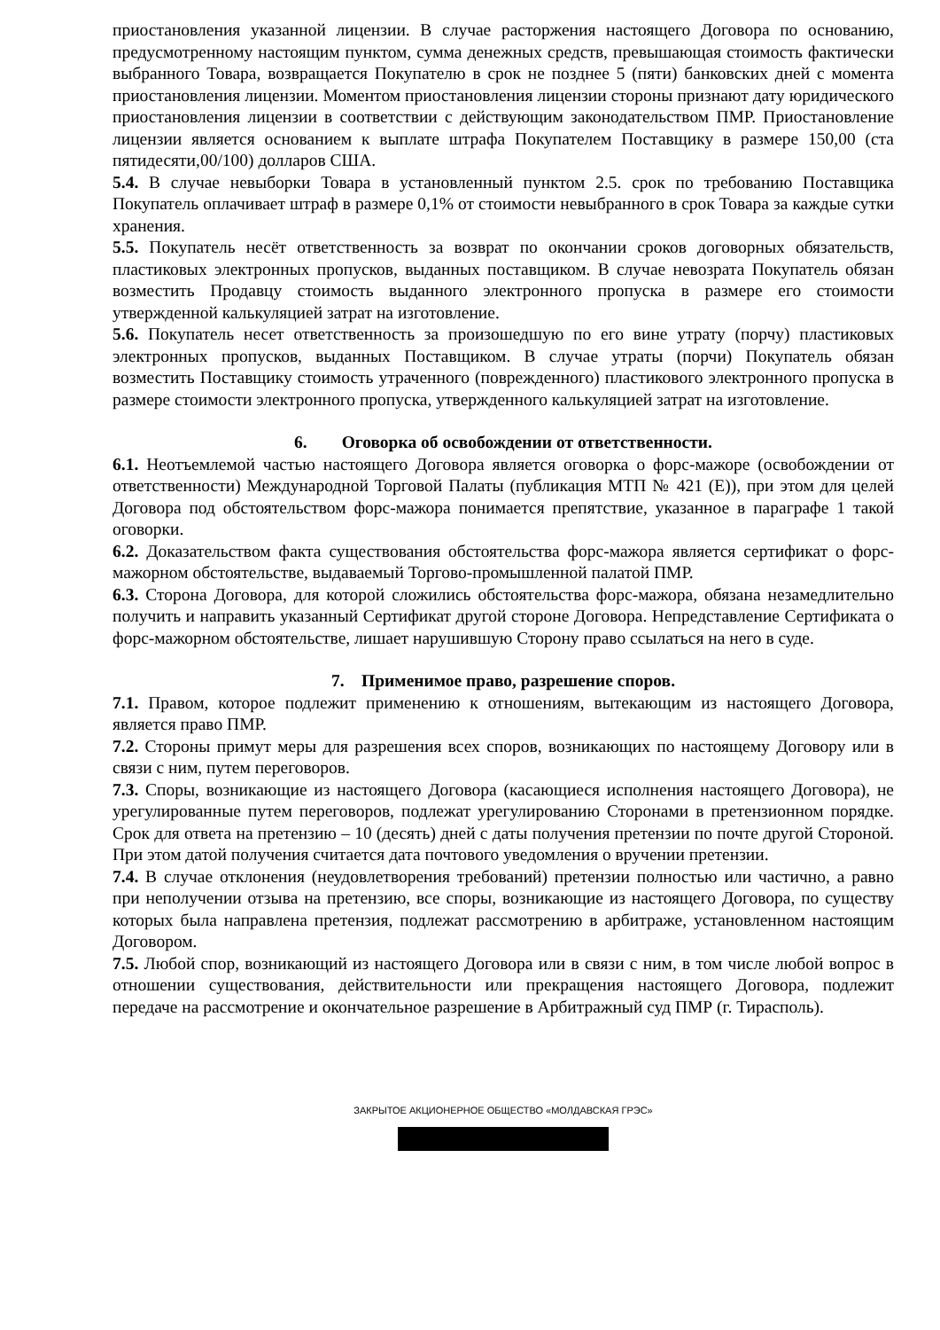приостановления указанной лицензии. В случае расторжения настоящего Договора по основанию, предусмотренному настоящим пунктом, сумма денежных средств, превышающая стоимость фактически выбранного Товара, возвращается Покупателю в срок не позднее 5 (пяти) банковских дней с момента приостановления лицензии. Моментом приостановления лицензии стороны признают дату юридического приостановления лицензии в соответствии с действующим законодательством ПМР. Приостановление лицензии является основанием к выплате штрафа Покупателем Поставщику в размере 150,00 (ста пятидесяти,00/100) долларов США.
5.4. В случае невыборки Товара в установленный пунктом 2.5. срок по требованию Поставщика Покупатель оплачивает штраф в размере 0,1% от стоимости невыбранного в срок Товара за каждые сутки хранения.
5.5. Покупатель несёт ответственность за возврат по окончании сроков договорных обязательств, пластиковых электронных пропусков, выданных поставщиком. В случае невозрата Покупатель обязан возместить Продавцу стоимость выданного электронного пропуска в размере его стоимости утвержденной калькуляцией затрат на изготовление.
5.6. Покупатель несет ответственность за произошедшую по его вине утрату (порчу) пластиковых электронных пропусков, выданных Поставщиком. В случае утраты (порчи) Покупатель обязан возместить Поставщику стоимость утраченного (поврежденного) пластикового электронного пропуска в размере стоимости электронного пропуска, утвержденного калькуляцией затрат на изготовление.
6. Оговорка об освобождении от ответственности.
6.1. Неотъемлемой частью настоящего Договора является оговорка о форс-мажоре (освобождении от ответственности) Международной Торговой Палаты (публикация МТП № 421 (E)), при этом для целей Договора под обстоятельством форс-мажора понимается препятствие, указанное в параграфе 1 такой оговорки.
6.2. Доказательством факта существования обстоятельства форс-мажора является сертификат о форс-мажорном обстоятельстве, выдаваемый Торгово-промышленной палатой ПМР.
6.3. Сторона Договора, для которой сложились обстоятельства форс-мажора, обязана незамедлительно получить и направить указанный Сертификат другой стороне Договора. Непредставление Сертификата о форс-мажорном обстоятельстве, лишает нарушившую Сторону право ссылаться на него в суде.
7. Применимое право, разрешение споров.
7.1. Правом, которое подлежит применению к отношениям, вытекающим из настоящего Договора, является право ПМР.
7.2. Стороны примут меры для разрешения всех споров, возникающих по настоящему Договору или в связи с ним, путем переговоров.
7.3. Споры, возникающие из настоящего Договора (касающиеся исполнения настоящего Договора), не урегулированные путем переговоров, подлежат урегулированию Сторонами в претензионном порядке. Срок для ответа на претензию – 10 (десять) дней с даты получения претензии по почте другой Стороной. При этом датой получения считается дата почтового уведомления о вручении претензии.
7.4. В случае отклонения (неудовлетворения требований) претензии полностью или частично, а равно при неполучении отзыва на претензию, все споры, возникающие из настоящего Договора, по существу которых была направлена претензия, подлежат рассмотрению в арбитраже, установленном настоящим Договором.
7.5. Любой спор, возникающий из настоящего Договора или в связи с ним, в том числе любой вопрос в отношении существования, действительности или прекращения настоящего Договора, подлежит передаче на рассмотрение и окончательное разрешение в Арбитражный суд ПМР (г. Тирасполь).
ЗАКРЫТОЕ АКЦИОНЕРНОЕ ОБЩЕСТВО «МОЛДАВСКАЯ ГРЭС»